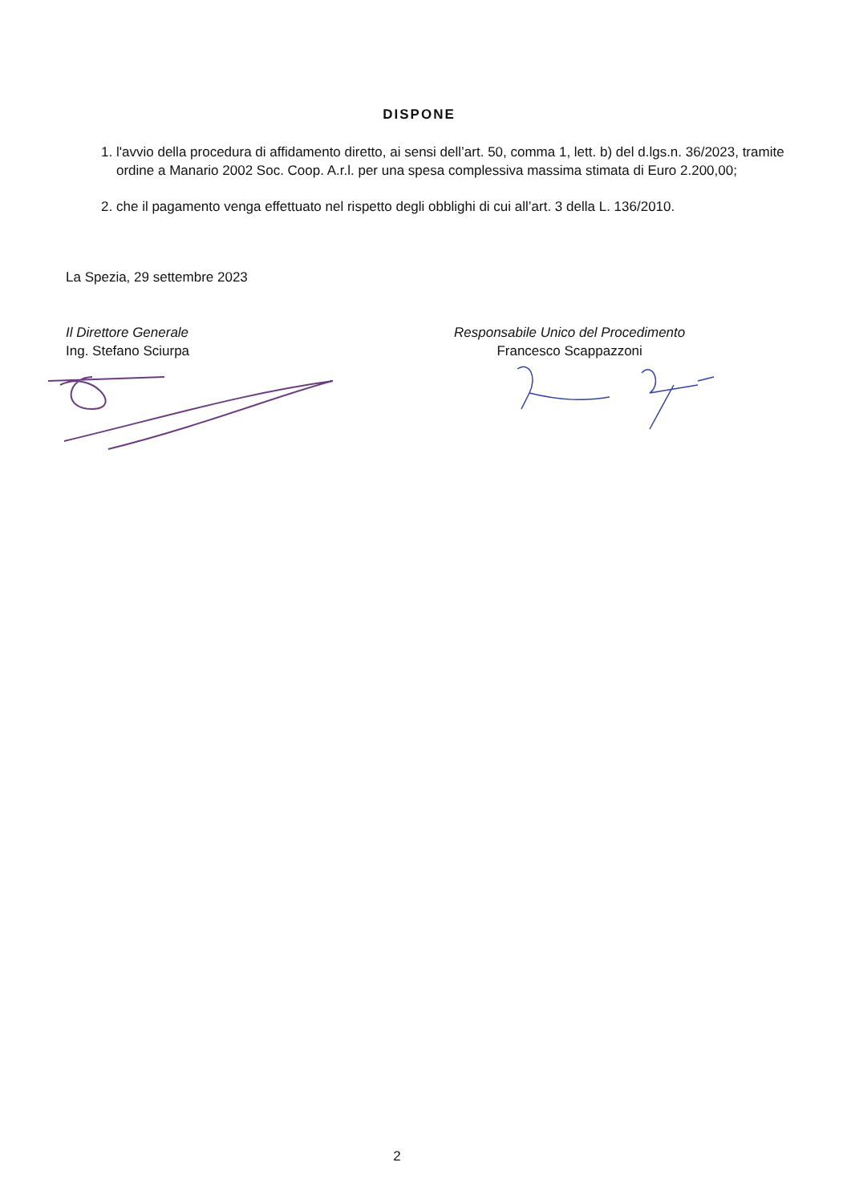DISPONE
1. l'avvio della procedura di affidamento diretto, ai sensi dell’art. 50, comma 1, lett. b) del d.lgs.n. 36/2023, tramite ordine a Manario 2002 Soc. Coop. A.r.l. per una spesa complessiva massima stimata di Euro 2.200,00;
2. che il pagamento venga effettuato nel rispetto degli obblighi di cui all’art. 3 della L. 136/2010.
La Spezia, 29 settembre 2023
Il Direttore Generale
Ing. Stefano Sciurpa
Responsabile Unico del Procedimento
Francesco Scappazzoni
2